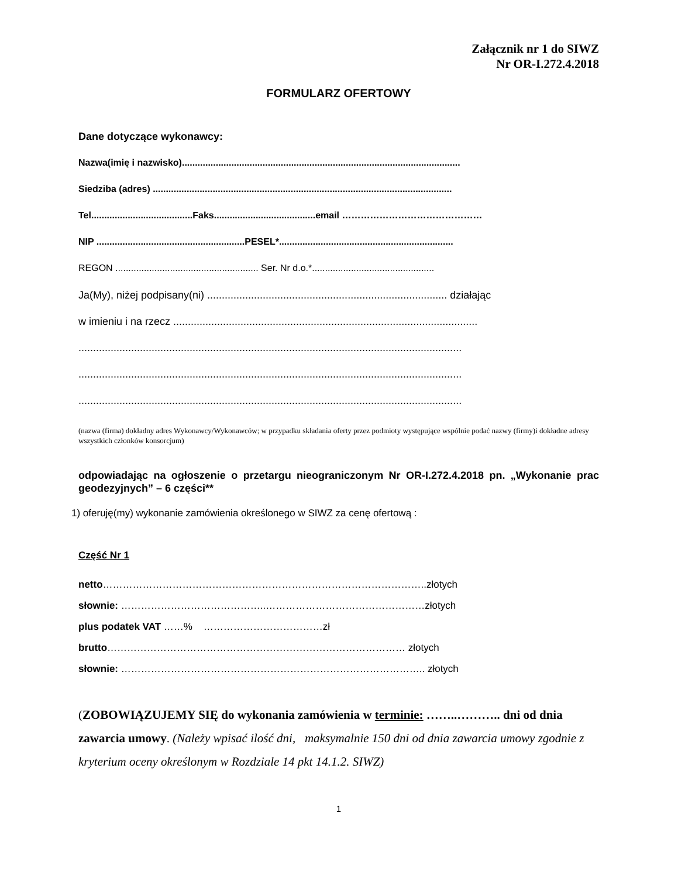Załącznik nr 1 do SIWZ
Nr OR-I.272.4.2018
FORMULARZ OFERTOWY
Dane dotyczące wykonawcy:
Nazwa(imię i nazwisko)...........................................................................................................
Siedziba (adres) ...................................................................................................................
Tel.......................................Faks.......................................email ………………………………………
NIP .........................................................PESEL*...................................................................
REGON ....................................................... Ser. Nr d.o.*...............................................
Ja(My), niżej podpisany(ni) .................................................................................. działając
w imieniu i na rzecz ........................................................................................................
...................................................................................................................................
...................................................................................................................................
...................................................................................................................................
(nazwa (firma) dokładny adres Wykonawcy/Wykonawców; w przypadku składania oferty przez podmioty występujące wspólnie podać nazwy (firmy)i dokładne adresy wszystkich członków konsorcjum)
odpowiadając na ogłoszenie o przetargu nieograniczonym Nr OR-I.272.4.2018 pn. „Wykonanie prac geodezyjnych” – 6 części**
1) oferuję(my) wykonanie zamówienia określonego w SIWZ za cenę ofertową :
Część Nr 1
netto……………………………………………………………………………………..złotych
słownie: ……………………………………..…………………………………………złotych
plus podatek VAT ……% ………………………………zł
brutto……………………………………………………………………………… złotych
słownie: ……………………………………………………………………………….. złotych
(ZOBOWIĄZUJEMY SIĘ do wykonania zamówienia w terminie: ……..……….. dni od dnia zawarcia umowy. (Należy wpisać ilość dni, maksymalnie 150 dni od dnia zawarcia umowy zgodnie z kryterium oceny określonym w Rozdziale 14 pkt 14.1.2. SIWZ)
1